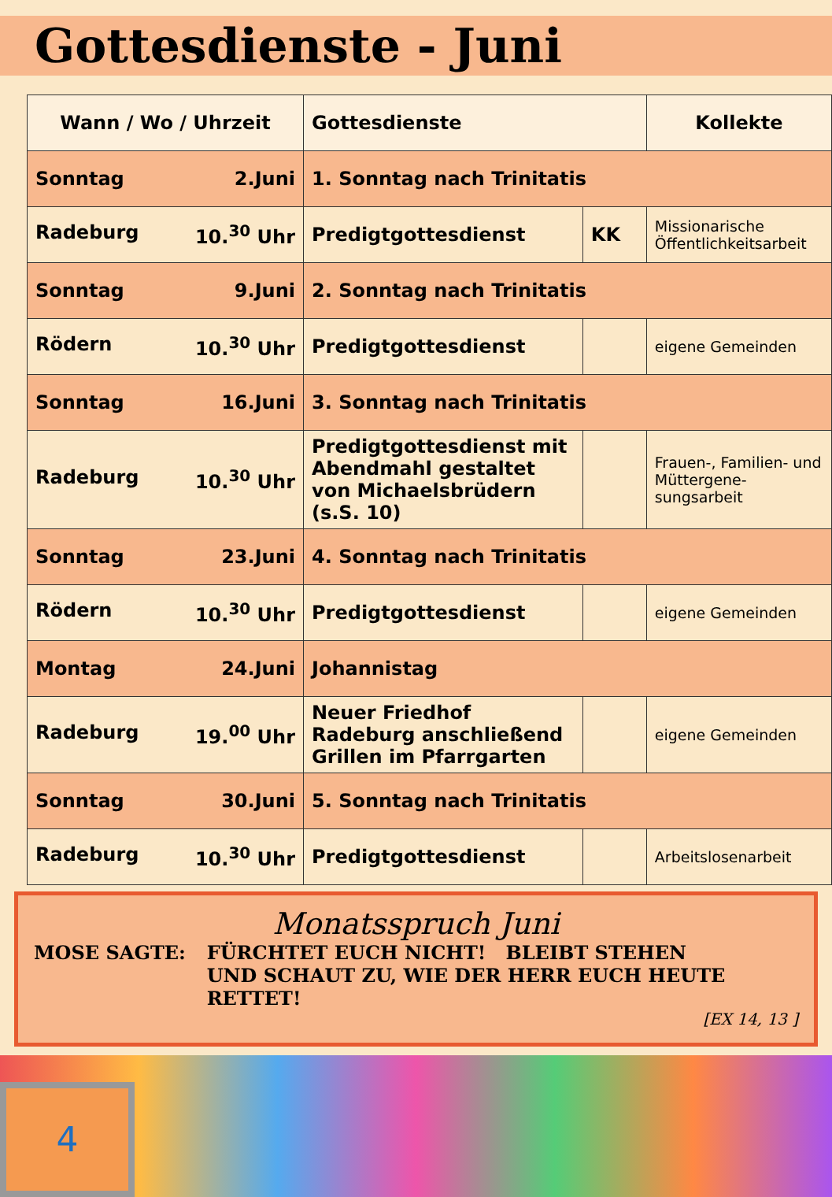Gottesdienste - Juni
| Wann / Wo / Uhrzeit | Gottesdienste | | Kollekte |
| --- | --- | --- | --- |
| Sonntag 2.Juni | 1. Sonntag nach Trinitatis | | |
| Radeburg 10.<sup>30</sup> Uhr | Predigtgottesdienst | KK | Missionarische Öffentlichkeitsarbeit |
| Sonntag 9.Juni | 2. Sonntag nach Trinitatis | | |
| Rödern 10.<sup>30</sup> Uhr | Predigtgottesdienst | | eigene Gemeinden |
| Sonntag 16.Juni | 3. Sonntag nach Trinitatis | | |
| Radeburg 10.<sup>30</sup> Uhr | Predigtgottesdienst mit Abendmahl gestaltet von Michaelsbrüdern (s.S. 10) | | Frauen-, Familien- und Müttergene- sungsarbeit |
| Sonntag 23.Juni | 4. Sonntag nach Trinitatis | | |
| Rödern 10.<sup>30</sup> Uhr | Predigtgottesdienst | | eigene Gemeinden |
| Montag 24.Juni | Johannistag | | |
| Radeburg 19.<sup>00</sup> Uhr | Neuer Friedhof Radeburg anschließend Grillen im Pfarrgarten | | eigene Gemeinden |
| Sonntag 30.Juni | 5. Sonntag nach Trinitatis | | |
| Radeburg 10.<sup>30</sup> Uhr | Predigtgottesdienst | | Arbeitslosenarbeit |
Monatsspruch Juni
MOSE SAGTE: FÜRCHTET EUCH NICHT! BLEIBT STEHEN
UND SCHAUT ZU, WIE DER HERR EUCH HEUTE RETTET!
[EX 14, 13 ]
4